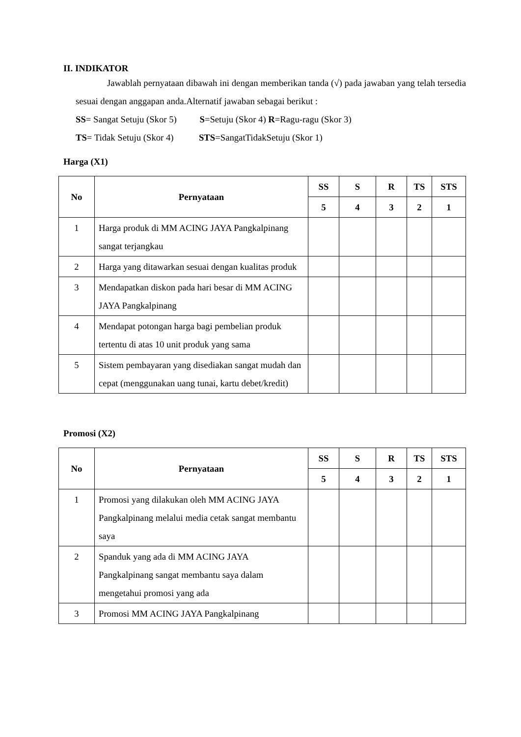II. INDIKATOR
Jawablah pernyataan dibawah ini dengan memberikan tanda (√) pada jawaban yang telah tersedia sesuai dengan anggapan anda.Alternatif jawaban sebagai berikut :
SS= Sangat Setuju (Skor 5) S=Setuju (Skor 4) R=Ragu-ragu (Skor 3)
TS= Tidak Setuju (Skor 4) STS=SangatTidakSetuju (Skor 1)
Harga (X1)
| No | Pernyataan | SS | S | R | TS | STS |
| --- | --- | --- | --- | --- | --- | --- |
| | | 5 | 4 | 3 | 2 | 1 |
| 1 | Harga produk di MM ACING JAYA Pangkalpinang sangat terjangkau | | | | | |
| 2 | Harga yang ditawarkan sesuai dengan kualitas produk | | | | | |
| 3 | Mendapatkan diskon pada hari besar di MM ACING JAYA Pangkalpinang | | | | | |
| 4 | Mendapat potongan harga bagi pembelian produk tertentu di atas 10 unit produk yang sama | | | | | |
| 5 | Sistem pembayaran yang disediakan sangat mudah dan cepat (menggunakan uang tunai, kartu debet/kredit) | | | | | |
Promosi (X2)
| No | Pernyataan | SS | S | R | TS | STS |
| --- | --- | --- | --- | --- | --- | --- |
| | | 5 | 4 | 3 | 2 | 1 |
| 1 | Promosi yang dilakukan oleh MM ACING JAYA Pangkalpinang melalui media cetak sangat membantu saya | | | | | |
| 2 | Spanduk yang ada di MM ACING JAYA Pangkalpinang sangat membantu saya dalam mengetahui promosi yang ada | | | | | |
| 3 | Promosi MM ACING JAYA Pangkalpinang | | | | | |